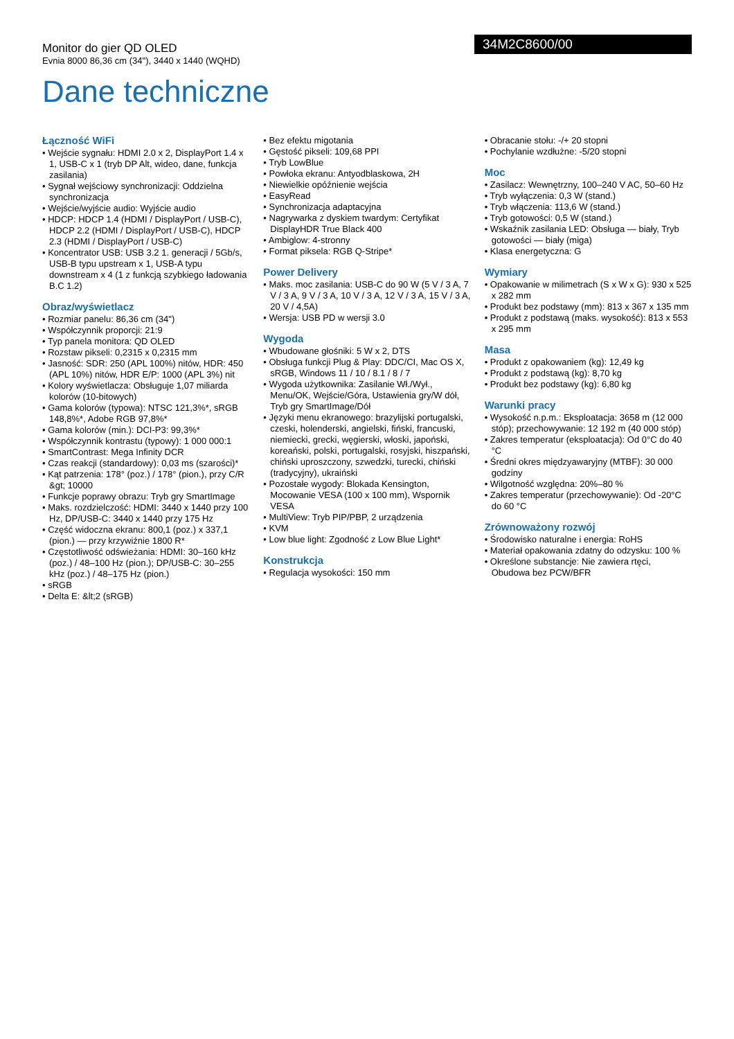Monitor do gier QD OLED
Evnia 8000 86,36 cm (34"), 3440 x 1440 (WQHD)
34M2C8600/00
Dane techniczne
Łączność WiFi
• Wejście sygnału: HDMI 2.0 x 2, DisplayPort 1.4 x 1, USB-C x 1 (tryb DP Alt, wideo, dane, funkcja zasilania)
• Sygnał wejściowy synchronizacji: Oddzielna synchronizacja
• Wejście/wyjście audio: Wyjście audio
• HDCP: HDCP 1.4 (HDMI / DisplayPort / USB-C), HDCP 2.2 (HDMI / DisplayPort / USB-C), HDCP 2.3 (HDMI / DisplayPort / USB-C)
• Koncentrator USB: USB 3.2 1. generacji / 5Gb/s, USB-B typu upstream x 1, USB-A typu downstream x 4 (1 z funkcją szybkiego ładowania B.C 1.2)
Obraz/wyświetlacz
• Rozmiar panelu: 86,36 cm (34")
• Współczynnik proporcji: 21:9
• Typ panela monitora: QD OLED
• Rozstaw pikseli: 0,2315 x 0,2315 mm
• Jasność: SDR: 250 (APL 100%) nitów, HDR: 450 (APL 10%) nitów, HDR E/P: 1000 (APL 3%) nit
• Kolory wyświetlacza: Obsługuje 1,07 miliarda kolorów (10-bitowych)
• Gama kolorów (typowa): NTSC 121,3%*, sRGB 148,8%*, Adobe RGB 97,8%*
• Gama kolorów (min.): DCI-P3: 99,3%*
• Współczynnik kontrastu (typowy): 1 000 000:1
• SmartContrast: Mega Infinity DCR
• Czas reakcji (standardowy): 0,03 ms (szarości)*
• Kąt patrzenia: 178° (poz.) / 178° (pion.), przy C/R &gt; 10000
• Funkcje poprawy obrazu: Tryb gry SmartImage
• Maks. rozdzielczość: HDMI: 3440 x 1440 przy 100 Hz, DP/USB-C: 3440 x 1440 przy 175 Hz
• Część widoczna ekranu: 800,1 (poz.) x 337,1 (pion.) — przy krzywiźnie 1800 R*
• Częstotliwość odświeżania: HDMI: 30–160 kHz (poz.) / 48–100 Hz (pion.); DP/USB-C: 30–255 kHz (poz.) / 48–175 Hz (pion.)
• sRGB
• Delta E: &lt;2 (sRGB)
• Bez efektu migotania
• Gęstość pikseli: 109,68 PPI
• Tryb LowBlue
• Powłoka ekranu: Antyodblaskowa, 2H
• Niewielkie opóźnienie wejścia
• EasyRead
• Synchronizacja adaptacyjna
• Nagrywarka z dyskiem twardym: Certyfikat DisplayHDR True Black 400
• Ambiglow: 4-stronny
• Format piksela: RGB Q-Stripe*
Power Delivery
• Maks. moc zasilania: USB-C do 90 W (5 V / 3 A, 7 V / 3 A, 9 V / 3 A, 10 V / 3 A, 12 V / 3 A, 15 V / 3 A, 20 V / 4,5A)
• Wersja: USB PD w wersji 3.0
Wygoda
• Wbudowane głośniki: 5 W x 2, DTS
• Obsługa funkcji Plug & Play: DDC/CI, Mac OS X, sRGB, Windows 11 / 10 / 8.1 / 8 / 7
• Wygoda użytkownika: Zasilanie Wł./Wył., Menu/OK, Wejście/Góra, Ustawienia gry/W dół, Tryb gry SmartImage/Dół
• Języki menu ekranowego: brazylijski portugalski, czeski, holenderski, angielski, fiński, francuski, niemiecki, grecki, węgierski, włoski, japoński, koreański, polski, portugalski, rosyjski, hiszpański, chiński uproszczony, szwedzki, turecki, chiński (tradycyjny), ukraiński
• Pozostałe wygody: Blokada Kensington, Mocowanie VESA (100 x 100 mm), Wspornik VESA
• MultiView: Tryb PIP/PBP, 2 urządzenia
• KVM
• Low blue light: Zgodność z Low Blue Light*
Konstrukcja
• Regulacja wysokości: 150 mm
• Obracanie stołu: -/+ 20 stopni
• Pochylanie wzdłużne: -5/20 stopni
Moc
• Zasilacz: Wewnętrzny, 100–240 V AC, 50–60 Hz
• Tryb wyłączenia: 0,3 W (stand.)
• Tryb włączenia: 113,6 W (stand.)
• Tryb gotowości: 0,5 W (stand.)
• Wskaźnik zasilania LED: Obsługa — biały, Tryb gotowości — biały (miga)
• Klasa energetyczna: G
Wymiary
• Opakowanie w milimetrach (S x W x G): 930 x 525 x 282 mm
• Produkt bez podstawy (mm): 813 x 367 x 135 mm
• Produkt z podstawą (maks. wysokość): 813 x 553 x 295 mm
Masa
• Produkt z opakowaniem (kg): 12,49 kg
• Produkt z podstawą (kg): 8,70 kg
• Produkt bez podstawy (kg): 6,80 kg
Warunki pracy
• Wysokość n.p.m.: Eksploatacja: 3658 m (12 000 stóp); przechowywanie: 12 192 m (40 000 stóp)
• Zakres temperatur (eksploatacja): Od 0°C do 40 °C
• Średni okres międzyawaryjny (MTBF): 30 000 godziny
• Wilgotność względna: 20%–80 %
• Zakres temperatur (przechowywanie): Od -20°C do 60 °C
Zrównoważony rozwój
• Środowisko naturalne i energia: RoHS
• Materiał opakowania zdatny do odzysku: 100 %
• Określone substancje: Nie zawiera rtęci, Obudowa bez PCW/BFR